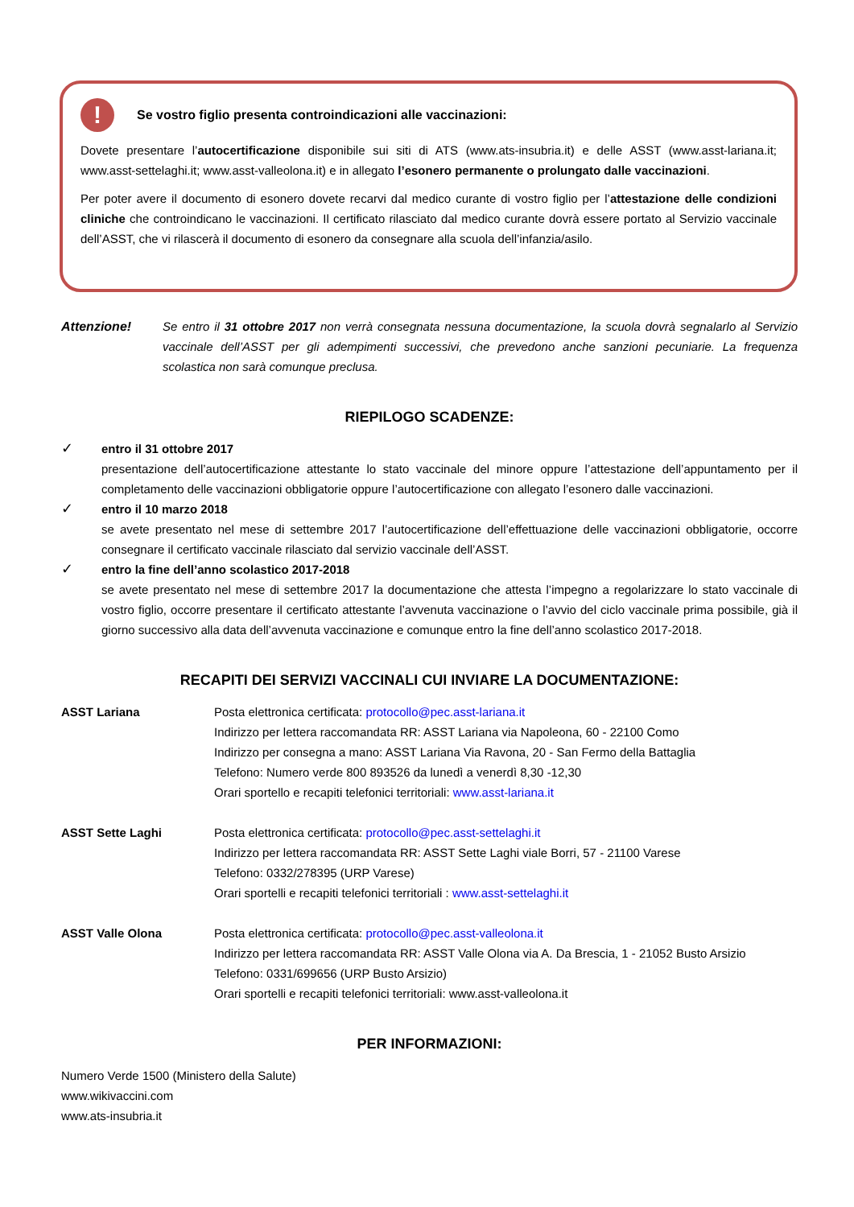! Se vostro figlio presenta controindicazioni alle vaccinazioni:
Dovete presentare l’autocertificazione disponibile sui siti di ATS (www.ats-insubria.it) e delle ASST (www.asst-lariana.it; www.asst-settelaghi.it; www.asst-valleolona.it) e in allegato l’esonero permanente o prolungato dalle vaccinazioni.
Per poter avere il documento di esonero dovete recarvi dal medico curante di vostro figlio per l’attestazione delle condizioni cliniche che controindicano le vaccinazioni. Il certificato rilasciato dal medico curante dovrà essere portato al Servizio vaccinale dell’ASST, che vi rilascerà il documento di esonero da consegnare alla scuola dell’infanzia/asilo.
Attenzione! Se entro il 31 ottobre 2017 non verrà consegnata nessuna documentazione, la scuola dovrà segnalarlo al Servizio vaccinale dell’ASST per gli adempimenti successivi, che prevedono anche sanzioni pecuniarie. La frequenza scolastica non sarà comunque preclusa.
RIEPILOGO SCADENZE:
✓
entro il 31 ottobre 2017
presentazione dell’autocertificazione attestante lo stato vaccinale del minore oppure l’attestazione dell’appuntamento per il completamento delle vaccinazioni obbligatorie oppure l’autocertificazione con allegato l’esonero dalle vaccinazioni.
✓
entro il 10 marzo 2018
se avete presentato nel mese di settembre 2017 l’autocertificazione dell’effettuazione delle vaccinazioni obbligatorie, occorre consegnare il certificato vaccinale rilasciato dal servizio vaccinale dell’ASST.
✓
entro la fine dell’anno scolastico 2017-2018
se avete presentato nel mese di settembre 2017 la documentazione che attesta l’impegno a regolarizzare lo stato vaccinale di vostro figlio, occorre presentare il certificato attestante l’avvenuta vaccinazione o l’avvio del ciclo vaccinale prima possibile, già il giorno successivo alla data dell’avvenuta vaccinazione e comunque entro la fine dell’anno scolastico 2017-2018.
RECAPITI DEI SERVIZI VACCINALI CUI INVIARE LA DOCUMENTAZIONE:
ASST Lariana Posta elettronica certificata: protocollo@pec.asst-lariana.it
Indirizzo per lettera raccomandata RR: ASST Lariana via Napoleona, 60 - 22100 Como
Indirizzo per consegna a mano: ASST Lariana Via Ravona, 20 - San Fermo della Battaglia
Telefono: Numero verde 800 893526 da lunedì a venerdì 8,30 -12,30
Orari sportello e recapiti telefonici territoriali: www.asst-lariana.it
ASST Sette Laghi Posta elettronica certificata: protocollo@pec.asst-settelaghi.it
Indirizzo per lettera raccomandata RR: ASST Sette Laghi viale Borri, 57 - 21100 Varese
Telefono: 0332/278395 (URP Varese)
Orari sportelli e recapiti telefonici territoriali : www.asst-settelaghi.it
ASST Valle Olona Posta elettronica certificata: protocollo@pec.asst-valleolona.it
Indirizzo per lettera raccomandata RR: ASST Valle Olona via A. Da Brescia, 1 - 21052 Busto Arsizio
Telefono: 0331/699656 (URP Busto Arsizio)
Orari sportelli e recapiti telefonici territoriali: www.asst-valleolona.it
PER INFORMAZIONI:
Numero Verde 1500 (Ministero della Salute)
www.wikivaccini.com
www.ats-insubria.it